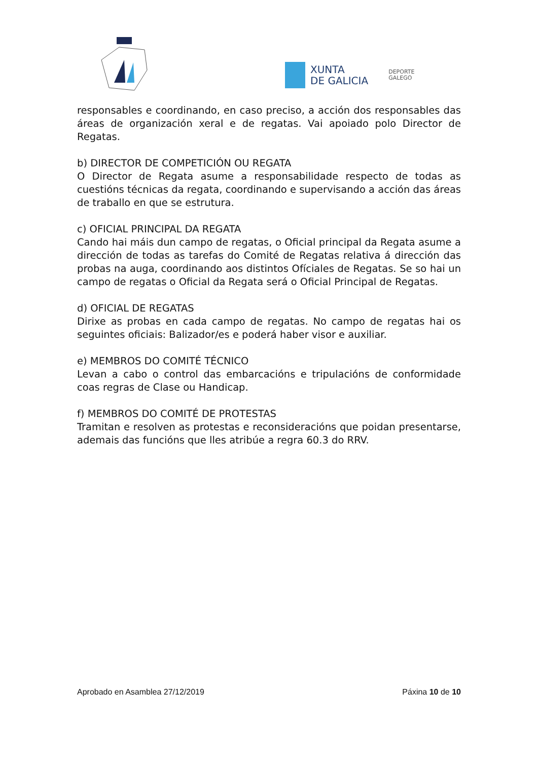XUNTA
DE GALICIA
DEPORTE
GALEGO
responsables e coordinando, en caso preciso, a acción dos responsables das áreas de organización xeral e de regatas. Vai apoiado polo Director de Regatas.
b) DIRECTOR DE COMPETICIÓN OU REGATA
O Director de Regata asume a responsabilidade respecto de todas as cuestións técnicas da regata, coordinando e supervisando a acción das áreas de traballo en que se estrutura.
c) OFICIAL PRINCIPAL DA REGATA
Cando hai máis dun campo de regatas, o Oficial principal da Regata asume a dirección de todas as tarefas do Comité de Regatas relativa á dirección das probas na auga, coordinando aos distintos Ofíciales de Regatas. Se so hai un campo de regatas o Oficial da Regata será o Oficial Principal de Regatas.
d) OFICIAL DE REGATAS
Dirixe as probas en cada campo de regatas. No campo de regatas hai os seguintes oficiais: Balizador/es e poderá haber visor e auxiliar.
e) MEMBROS DO COMITÉ TÉCNICO
Levan a cabo o control das embarcacións e tripulacións de conformidade coas regras de Clase ou Handicap.
f) MEMBROS DO COMITÉ DE PROTESTAS
Tramitan e resolven as protestas e reconsideracións que poidan presentarse, ademais das funcións que lles atribúe a regra 60.3 do RRV.
Aprobado en Asamblea 27/12/2019 Páxina 10 de 10